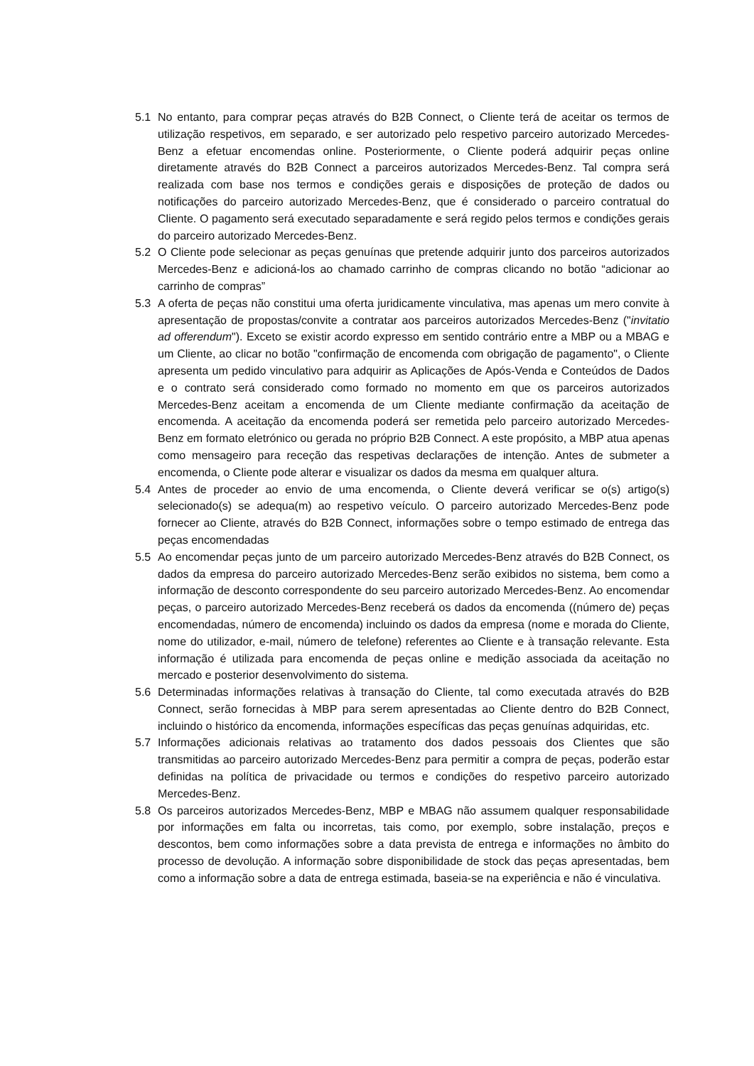5.1 No entanto, para comprar peças através do B2B Connect, o Cliente terá de aceitar os termos de utilização respetivos, em separado, e ser autorizado pelo respetivo parceiro autorizado Mercedes-Benz a efetuar encomendas online. Posteriormente, o Cliente poderá adquirir peças online diretamente através do B2B Connect a parceiros autorizados Mercedes-Benz. Tal compra será realizada com base nos termos e condições gerais e disposições de proteção de dados ou notificações do parceiro autorizado Mercedes-Benz, que é considerado o parceiro contratual do Cliente. O pagamento será executado separadamente e será regido pelos termos e condições gerais do parceiro autorizado Mercedes-Benz.
5.2 O Cliente pode selecionar as peças genuínas que pretende adquirir junto dos parceiros autorizados Mercedes-Benz e adicioná-los ao chamado carrinho de compras clicando no botão “adicionar ao carrinho de compras”
5.3 A oferta de peças não constitui uma oferta juridicamente vinculativa, mas apenas um mero convite à apresentação de propostas/convite a contratar aos parceiros autorizados Mercedes-Benz ("invitatio ad offerendum"). Exceto se existir acordo expresso em sentido contrário entre a MBP ou a MBAG e um Cliente, ao clicar no botão "confirmação de encomenda com obrigação de pagamento", o Cliente apresenta um pedido vinculativo para adquirir as Aplicações de Após-Venda e Conteúdos de Dados e o contrato será considerado como formado no momento em que os parceiros autorizados Mercedes-Benz aceitam a encomenda de um Cliente mediante confirmação da aceitação de encomenda. A aceitação da encomenda poderá ser remetida pelo parceiro autorizado Mercedes-Benz em formato eletrónico ou gerada no próprio B2B Connect. A este propósito, a MBP atua apenas como mensageiro para receção das respetivas declarações de intenção. Antes de submeter a encomenda, o Cliente pode alterar e visualizar os dados da mesma em qualquer altura.
5.4 Antes de proceder ao envio de uma encomenda, o Cliente deverá verificar se o(s) artigo(s) selecionado(s) se adequa(m) ao respetivo veículo. O parceiro autorizado Mercedes-Benz pode fornecer ao Cliente, através do B2B Connect, informações sobre o tempo estimado de entrega das peças encomendadas
5.5 Ao encomendar peças junto de um parceiro autorizado Mercedes-Benz através do B2B Connect, os dados da empresa do parceiro autorizado Mercedes-Benz serão exibidos no sistema, bem como a informação de desconto correspondente do seu parceiro autorizado Mercedes-Benz. Ao encomendar peças, o parceiro autorizado Mercedes-Benz receberá os dados da encomenda ((número de) peças encomendadas, número de encomenda) incluindo os dados da empresa (nome e morada do Cliente, nome do utilizador, e-mail, número de telefone) referentes ao Cliente e à transação relevante. Esta informação é utilizada para encomenda de peças online e medição associada da aceitação no mercado e posterior desenvolvimento do sistema.
5.6 Determinadas informações relativas à transação do Cliente, tal como executada através do B2B Connect, serão fornecidas à MBP para serem apresentadas ao Cliente dentro do B2B Connect, incluindo o histórico da encomenda, informações específicas das peças genuínas adquiridas, etc.
5.7 Informações adicionais relativas ao tratamento dos dados pessoais dos Clientes que são transmitidas ao parceiro autorizado Mercedes-Benz para permitir a compra de peças, poderão estar definidas na política de privacidade ou termos e condições do respetivo parceiro autorizado Mercedes-Benz.
5.8 Os parceiros autorizados Mercedes-Benz, MBP e MBAG não assumem qualquer responsabilidade por informações em falta ou incorretas, tais como, por exemplo, sobre instalação, preços e descontos, bem como informações sobre a data prevista de entrega e informações no âmbito do processo de devolução. A informação sobre disponibilidade de stock das peças apresentadas, bem como a informação sobre a data de entrega estimada, baseia-se na experiência e não é vinculativa.